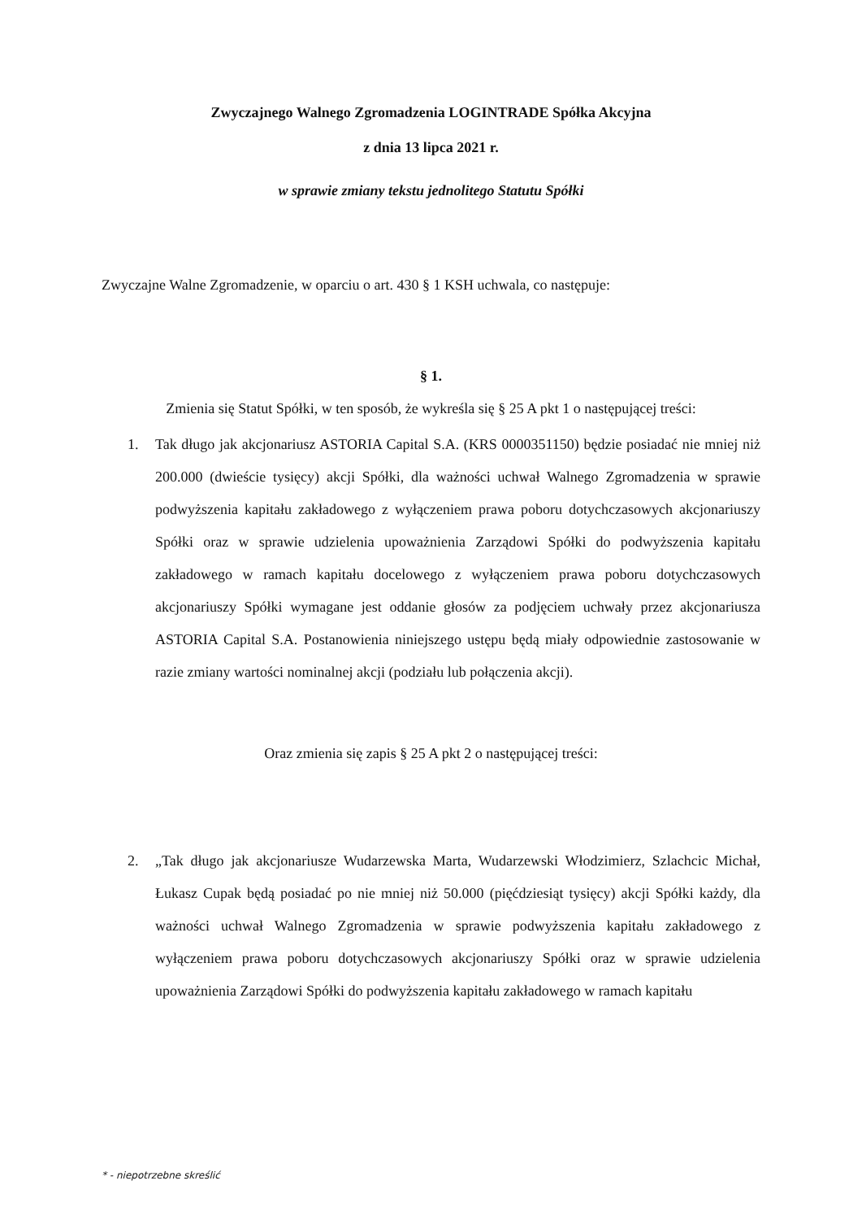Zwyczajnego Walnego Zgromadzenia LOGINTRADE Spółka Akcyjna
z dnia 13 lipca 2021 r.
w sprawie zmiany tekstu jednolitego Statutu Spółki
Zwyczajne Walne Zgromadzenie, w oparciu o art. 430 § 1 KSH uchwala, co następuje:
§ 1.
Zmienia się Statut Spółki, w ten sposób, że wykreśla się § 25 A pkt 1 o następującej treści:
1. Tak długo jak akcjonariusz ASTORIA Capital S.A. (KRS 0000351150) będzie posiadać nie mniej niż 200.000 (dwieście tysięcy) akcji Spółki, dla ważności uchwał Walnego Zgromadzenia w sprawie podwyższenia kapitału zakładowego z wyłączeniem prawa poboru dotychczasowych akcjonariuszy Spółki oraz w sprawie udzielenia upoważnienia Zarządowi Spółki do podwyższenia kapitału zakładowego w ramach kapitału docelowego z wyłączeniem prawa poboru dotychczasowych akcjonariuszy Spółki wymagane jest oddanie głosów za podjęciem uchwały przez akcjonariusza ASTORIA Capital S.A. Postanowienia niniejszego ustępu będą miały odpowiednie zastosowanie w razie zmiany wartości nominalnej akcji (podziału lub połączenia akcji).
Oraz zmienia się zapis § 25 A pkt 2 o następującej treści:
2. „Tak długo jak akcjonariusze Wudarzewska Marta, Wudarzewski Włodzimierz, Szlachcic Michał, Łukasz Cupak będą posiadać po nie mniej niż 50.000 (pięćdziesiąt tysięcy) akcji Spółki każdy, dla ważności uchwał Walnego Zgromadzenia w sprawie podwyższenia kapitału zakładowego z wyłączeniem prawa poboru dotychczasowych akcjonariuszy Spółki oraz w sprawie udzielenia upoważnienia Zarządowi Spółki do podwyższenia kapitału zakładowego w ramach kapitału
* - niepotrzebne skreślić